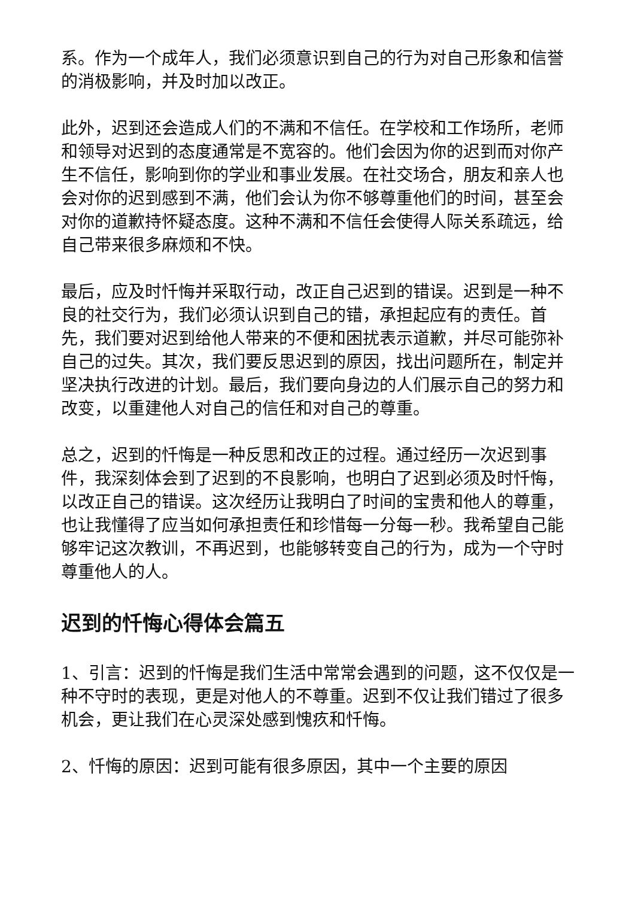系。作为一个成年人，我们必须意识到自己的行为对自己形象和信誉的消极影响，并及时加以改正。
此外，迟到还会造成人们的不满和不信任。在学校和工作场所，老师和领导对迟到的态度通常是不宽容的。他们会因为你的迟到而对你产生不信任，影响到你的学业和事业发展。在社交场合，朋友和亲人也会对你的迟到感到不满，他们会认为你不够尊重他们的时间，甚至会对你的道歉持怀疑态度。这种不满和不信任会使得人际关系疏远，给自己带来很多麻烦和不快。
最后，应及时忏悔并采取行动，改正自己迟到的错误。迟到是一种不良的社交行为，我们必须认识到自己的错，承担起应有的责任。首先，我们要对迟到给他人带来的不便和困扰表示道歉，并尽可能弥补自己的过失。其次，我们要反思迟到的原因，找出问题所在，制定并坚决执行改进的计划。最后，我们要向身边的人们展示自己的努力和改变，以重建他人对自己的信任和对自己的尊重。
总之，迟到的忏悔是一种反思和改正的过程。通过经历一次迟到事件，我深刻体会到了迟到的不良影响，也明白了迟到必须及时忏悔，以改正自己的错误。这次经历让我明白了时间的宝贵和他人的尊重，也让我懂得了应当如何承担责任和珍惜每一分每一秒。我希望自己能够牢记这次教训，不再迟到，也能够转变自己的行为，成为一个守时尊重他人的人。
迟到的忏悔心得体会篇五
1、引言：迟到的忏悔是我们生活中常常会遇到的问题，这不仅仅是一种不守时的表现，更是对他人的不尊重。迟到不仅让我们错过了很多机会，更让我们在心灵深处感到愧疚和忏悔。
2、忏悔的原因：迟到可能有很多原因，其中一个主要的原因